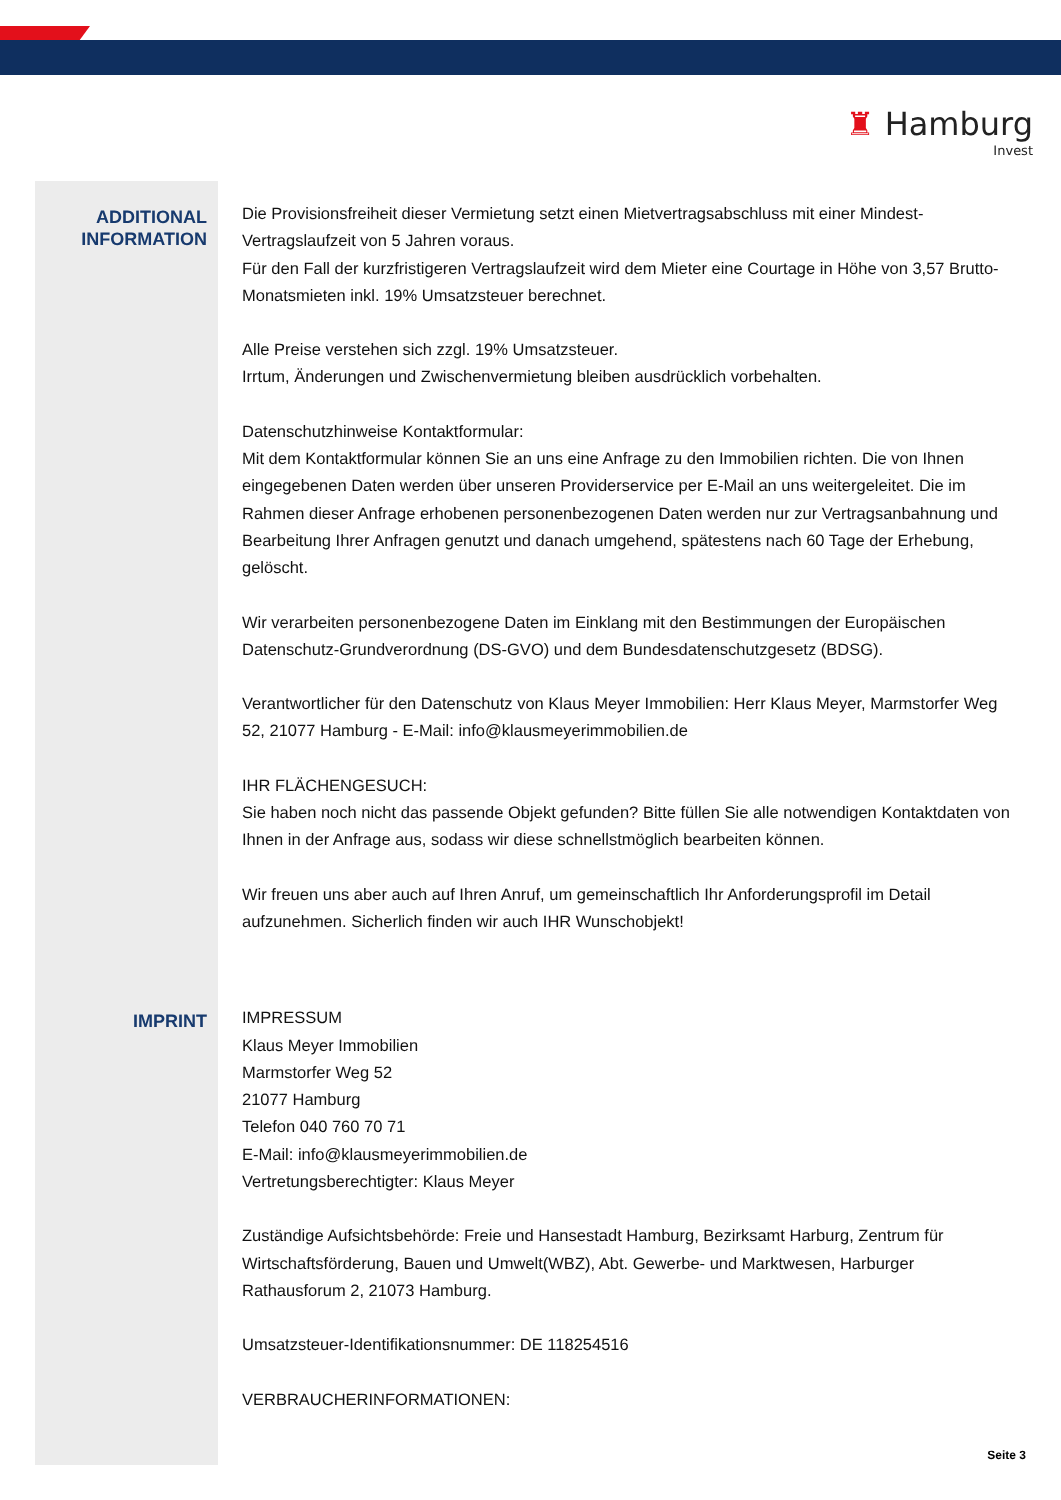♜ Hamburg
Invest
ADDITIONAL
INFORMATION
Die Provisionsfreiheit dieser Vermietung setzt einen Mietvertragsabschluss mit einer Mindest-Vertragslaufzeit von 5 Jahren voraus.
Für den Fall der kurzfristigeren Vertragslaufzeit wird dem Mieter eine Courtage in Höhe von 3,57 Brutto-Monatsmieten inkl. 19% Umsatzsteuer berechnet.
Alle Preise verstehen sich zzgl. 19% Umsatzsteuer.
Irrtum, Änderungen und Zwischenvermietung bleiben ausdrücklich vorbehalten.
Datenschutzhinweise Kontaktformular:
Mit dem Kontaktformular können Sie an uns eine Anfrage zu den Immobilien richten. Die von Ihnen eingegebenen Daten werden über unseren Providerservice per E-Mail an uns weitergeleitet. Die im Rahmen dieser Anfrage erhobenen personenbezogenen Daten werden nur zur Vertragsanbahnung und Bearbeitung Ihrer Anfragen genutzt und danach umgehend, spätestens nach 60 Tage der Erhebung, gelöscht.
Wir verarbeiten personenbezogene Daten im Einklang mit den Bestimmungen der Europäischen Datenschutz-Grundverordnung (DS-GVO) und dem Bundesdatenschutzgesetz (BDSG).
Verantwortlicher für den Datenschutz von Klaus Meyer Immobilien: Herr Klaus Meyer, Marmstorfer Weg 52, 21077 Hamburg - E-Mail: info@klausmeyerimmobilien.de
IHR FLÄCHENGESUCH:
Sie haben noch nicht das passende Objekt gefunden? Bitte füllen Sie alle notwendigen Kontaktdaten von Ihnen in der Anfrage aus, sodass wir diese schnellstmöglich bearbeiten können.
Wir freuen uns aber auch auf Ihren Anruf, um gemeinschaftlich Ihr Anforderungsprofil im Detail aufzunehmen. Sicherlich finden wir auch IHR Wunschobjekt!
IMPRINT
IMPRESSUM
Klaus Meyer Immobilien
Marmstorfer Weg 52
21077 Hamburg
Telefon 040 760 70 71
E-Mail: info@klausmeyerimmobilien.de
Vertretungsberechtigter: Klaus Meyer
Zuständige Aufsichtsbehörde: Freie und Hansestadt Hamburg, Bezirksamt Harburg, Zentrum für Wirtschaftsförderung, Bauen und Umwelt(WBZ), Abt. Gewerbe- und Marktwesen, Harburger Rathausforum 2, 21073 Hamburg.
Umsatzsteuer-Identifikationsnummer: DE 118254516
VERBRAUCHERINFORMATIONEN:
Seite 3